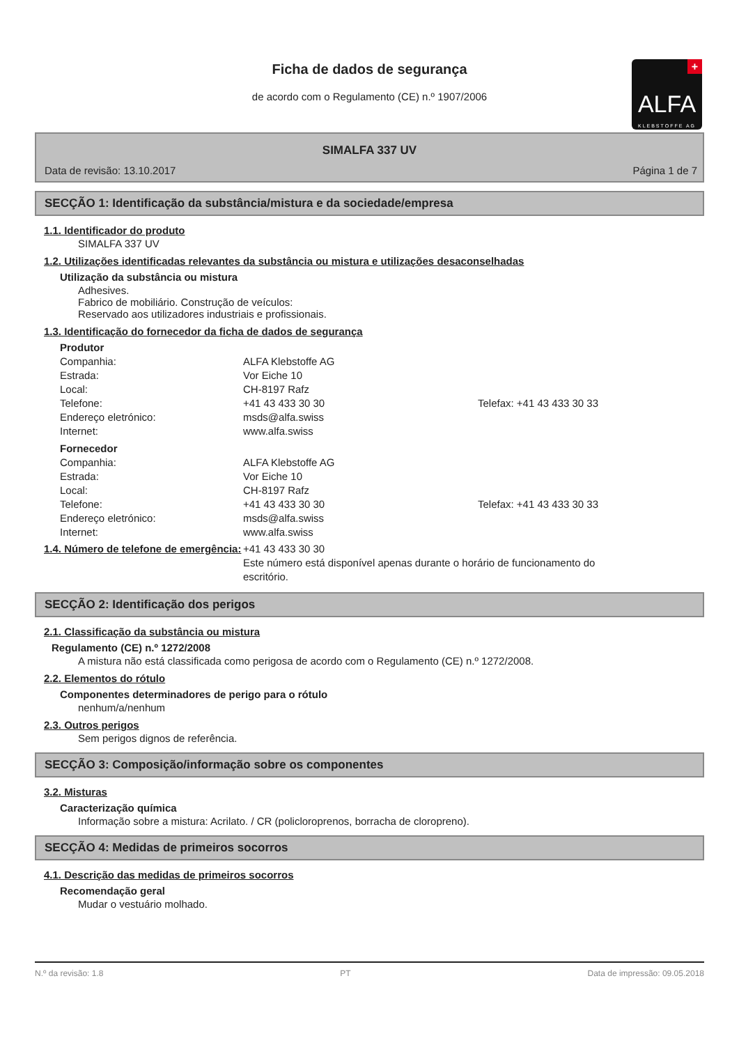Ficha de dados de segurança
de acordo com o Regulamento (CE) n.º 1907/2006
+
ALFA
KLEBSTOFFE AG
SIMALFA 337 UV
Data de revisão: 13.10.2017 Página 1 de 7
SECÇÃO 1: Identificação da substância/mistura e da sociedade/empresa
1.1. Identificador do produto
SIMALFA 337 UV
1.2. Utilizações identificadas relevantes da substância ou mistura e utilizações desaconselhadas
Utilização da substância ou mistura
Adhesives.
Fabrico de mobiliário. Construção de veículos:
Reservado aos utilizadores industriais e profissionais.
1.3. Identificação do fornecedor da ficha de dados de segurança
Produtor
Companhia: ALFA Klebstoffe AG Estrada: Vor Eiche 10 Local: CH-8197 Rafz Telefone: +41 43 433 30 30 Telefax: +41 43 433 30 33 Endereço eletrónico: msds@alfa.swiss Internet: www.alfa.swiss
Fornecedor
Companhia: ALFA Klebstoffe AG Estrada: Vor Eiche 10 Local: CH-8197 Rafz Telefone: +41 43 433 30 30 Telefax: +41 43 433 30 33 Endereço eletrónico: msds@alfa.swiss Internet: www.alfa.swiss
1.4. Número de telefone de emergência:
+41 43 433 30 30
Este número está disponível apenas durante o horário de funcionamento do escritório.
SECÇÃO 2: Identificação dos perigos
2.1. Classificação da substância ou mistura
Regulamento (CE) n.º 1272/2008
A mistura não está classificada como perigosa de acordo com o Regulamento (CE) n.º 1272/2008.
2.2. Elementos do rótulo
Componentes determinadores de perigo para o rótulo
nenhum/a/nenhum
2.3. Outros perigos
Sem perigos dignos de referência.
SECÇÃO 3: Composição/informação sobre os componentes
3.2. Misturas
Caracterização química
Informação sobre a mistura: Acrilato. / CR (policloroprenos, borracha de cloropreno).
SECÇÃO 4: Medidas de primeiros socorros
4.1. Descrição das medidas de primeiros socorros
Recomendação geral
Mudar o vestuário molhado.
N.º da revisão: 1.8 PT Data de impressão: 09.05.2018